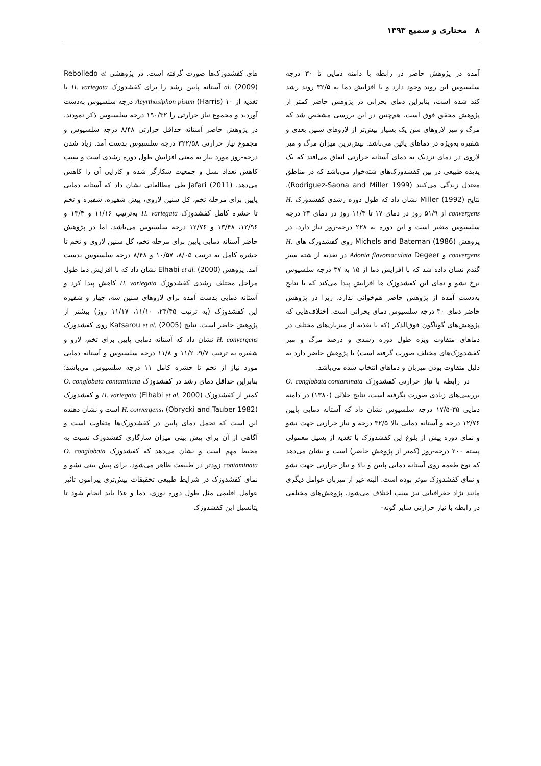۸ مختاری و سمیع ۱۳۹۳
آمده در پژوهش حاضر در رابطه با دامنه دمایی تا ۳۰ درجه سلسیوس این روند وجود دارد و با افزایش دما به ۳۲/۵ روند رشد کند شده است، بنابراین دمای بحرانی در پژوهش حاضر کمتر از پژوهش محقق فوق است. هم‌چنین در این بررسی مشخص شد که مرگ و میر لاروهای سن یک بسیار بیش‌تر از لاروهای سنین بعدی و شفیره به‌ویژه در دماهای پائین می‌باشد. بیش‌ترین میزان مرگ و میر لاروی در دمای نزدیک به دمای آستانه حرارتی اتفاق می‌افتد که یک پدیده طبیعی در بین کفشدوزک‌های شته‌خوار می‌باشد که در مناطق معتدل زندگی می‌کنند (Rodriguez-Saona and Miller 1999). نتایج Miller (1992) نشان داد که طول دوره رشدی کفشدوزک H. convergens از ۵۱/۹ روز در دمای ۱۷ تا ۱۱/۴ روز در دمای ۳۳ درجه سلسیوس متغیر است و این دوره به ۲۲۸ درجه-روز نیاز دارد. در پژوهش Michels and Bateman (1986) روی کفشدوزک های H. convergens و Adonia flavomaculata Degeer در تغذیه از شته سبز گندم نشان داده شد که با افزایش دما از ۱۵ به ۳۷ درجه سلسیوس نرخ نشو و نمای این کفشدوزک ها افزایش پیدا می‌کند که با نتایج به‌دست آمده از پژوهش حاضر هم‌خوانی ندارد، زیرا در پژوهش حاضر دمای ۳۰ درجه سلسیوس دمای بحرانی است. اختلاف‌هایی که پژوهش‌های گوناگون فوق‌الذکر (که با تغذیه از میزبان‌های مختلف در دماهای متفاوت ویژه طول دوره رشدی و درصد مرگ و میر کفشدوزک‌های مختلف صورت گرفته است) با پژوهش حاضر دارد به دلیل متفاوت بودن میزبان و دماهای انتخاب شده می‌باشد.
در رابطه با نیاز حرارتی کفشدوزک O. conglobata contaminata بررسی‌های زیادی صورت نگرفته است، نتایج جلالی (۱۳۸۰) در دامنه دمایی ۳۵-۱۷/۵ درجه سلسیوس نشان داد که آستانه دمایی پایین ۱۲/۷۶ درجه و آستانه دمایی بالا ۳۲/۵ درجه و نیاز حرارتی جهت نشو و نمای دوره پیش از بلوغ این کفشدوزک با تغذیه از پسیل معمولی پسته ۲۰۰ درجه-روز (کمتر از پژوهش حاضر) است و نشان می‌دهد که نوع طعمه روی آستانه دمایی پایین و بالا و نیاز حرارتی جهت نشو و نمای کفشدوزک موثر بوده است. البته غیر از میزبان عوامل دیگری مانند نژاد جغرافیایی نیز سبب اختلاف می‌شود. پژوهش‌های مختلفی در رابطه با نیاز حرارتی سایر گونه-
های کفشدوزک‌ها صورت گرفته است. در پژوهشی Rebolledo et al. (2009) آستانه پایین رشد را برای کفشدوزک H. variegata با تغذیه از Acyrthosiphon pisum (Harris) ۱۰ درجه سلسیوس به‌دست آوردند و مجموع نیاز حرارتی را ۱۹۰/۳۲ درجه سلسیوس ذکر نمودند. در پژوهش حاضر آستانه حداقل حرارتی ۸/۴۸ درجه سلسیوس و مجموع نیاز حرارتی ۳۲۲/۵۸ درجه سلسیوس بدست آمد. زیاد شدن درجه-روز مورد نیاز به معنی افزایش طول دوره رشدی است و سبب کاهش تعداد نسل و جمعیت شکارگر شده و کارایی آن را کاهش می‌دهد. Jafari (2011) طی مطالعاتی نشان داد که آستانه دمایی پایین برای مرحله تخم، کل سنین لاروی، پیش شفیره، شفیره و تخم تا حشره کامل کفشدوزک H. variegata به‌ترتیب ۱۱/۱۶ و ۱۳/۴ و ۱۲/۹۶، ۱۳/۴۸ و ۱۲/۷۶ درجه سلسیوس می‌باشد، اما در پژوهش حاضر آستانه دمایی پایین برای مرحله تخم، کل سنین لاروی و تخم تا حشره کامل به ترتیب ۸/۰۵، ۱۰/۵۷ و ۸/۴۸ درجه سلسیوس بدست آمد. پژوهش Elhabi et al. (2000) نشان داد که با افزایش دما طول مراحل مختلف رشدی کفشدوزک H. variegata کاهش پیدا کرد و آستانه دمایی بدست آمده برای لاروهای سنین سه، چهار و شفیره این کفشدوزک (به ترتیب ۲۴/۴۵، ۱۱/۱۰، ۱۱/۱۷ روز) بیشتر از پژوهش حاضر است. نتایج Katsarou et al. (2005) روی کفشدوزک H. convergens نشان داد که آستانه دمایی پایین برای تخم، لارو و شفیره به ترتیب ۹/۷، ۱۱/۲ و ۱۱/۸ درجه سلسیوس و آستانه دمایی مورد نیاز از تخم تا حشره کامل ۱۱ درجه سلسیوس می‌باشد؛ بنابراین حداقل دمای رشد در کفشدوزک O. conglobata contaminata کمتر از کفشدوزک H. variegata (Elhabi et al. 2000) و کفشدوزک H. convergens، (Obrycki and Tauber 1982) است و نشان دهنده این است که تحمل دمای پایین در کفشدوزک‌ها متفاوت است و آگاهی از آن برای پیش بینی میزان سازگاری کفشدوزک نسبت به محیط مهم است و نشان می‌دهد که کفشدوزک O. conglobata contaminata زودتر در طبیعت ظاهر می‌شود. برای پیش بینی نشو و نمای کفشدوزک در شرایط طبیعی تحقیقات بیش‌تری پیرامون تاثیر عوامل اقلیمی مثل طول دوره نوری، دما و غذا باید انجام شود تا پتانسیل این کفشدوزک